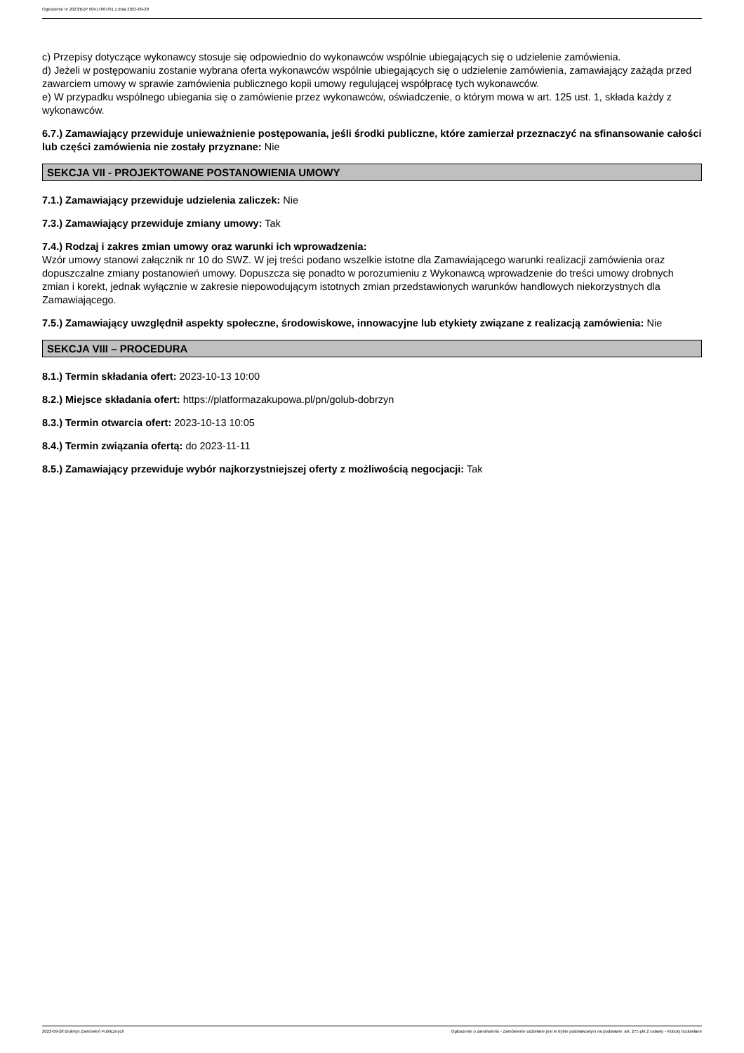Ogłoszenie nr 2023/BZP 00417867/01 z dnia 2023-09-28
c) Przepisy dotyczące wykonawcy stosuje się odpowiednio do wykonawców wspólnie ubiegających się o udzielenie zamówienia.
d) Jeżeli w postępowaniu zostanie wybrana oferta wykonawców wspólnie ubiegających się o udzielenie zamówienia, zamawiający zażąda przed zawarciem umowy w sprawie zamówienia publicznego kopii umowy regulującej współpracę tych wykonawców.
e) W przypadku wspólnego ubiegania się o zamówienie przez wykonawców, oświadczenie, o którym mowa w art. 125 ust. 1, składa każdy z wykonawców.
6.7.) Zamawiający przewiduje unieważnienie postępowania, jeśli środki publiczne, które zamierzał przeznaczyć na sfinansowanie całości lub części zamówienia nie zostały przyznane: Nie
SEKCJA VII - PROJEKTOWANE POSTANOWIENIA UMOWY
7.1.) Zamawiający przewiduje udzielenia zaliczek: Nie
7.3.) Zamawiający przewiduje zmiany umowy: Tak
7.4.) Rodzaj i zakres zmian umowy oraz warunki ich wprowadzenia:
Wzór umowy stanowi załącznik nr 10 do SWZ. W jej treści podano wszelkie istotne dla Zamawiającego warunki realizacji zamówienia oraz dopuszczalne zmiany postanowień umowy. Dopuszcza się ponadto w porozumieniu z Wykonawcą wprowadzenie do treści umowy drobnych zmian i korekt, jednak wyłącznie w zakresie niepowodującym istotnych zmian przedstawionych warunków handlowych niekorzystnych dla Zamawiającego.
7.5.) Zamawiający uwzględnił aspekty społeczne, środowiskowe, innowacyjne lub etykiety związane z realizacją zamówienia: Nie
SEKCJA VIII – PROCEDURA
8.1.) Termin składania ofert: 2023-10-13 10:00
8.2.) Miejsce składania ofert: https://platformazakupowa.pl/pn/golub-dobrzyn
8.3.) Termin otwarcia ofert: 2023-10-13 10:05
8.4.) Termin związania ofertą: do 2023-11-11
8.5.) Zamawiający przewiduje wybór najkorzystniejszej oferty z możliwością negocjacji: Tak
2023-09-28 Biuletyn Zamówień Publicznych Ogłoszenie o zamówieniu - Zamówienie udzielane jest w trybie podstawowym na podstawie: art. 275 pkt 2 ustawy - Roboty budowlane